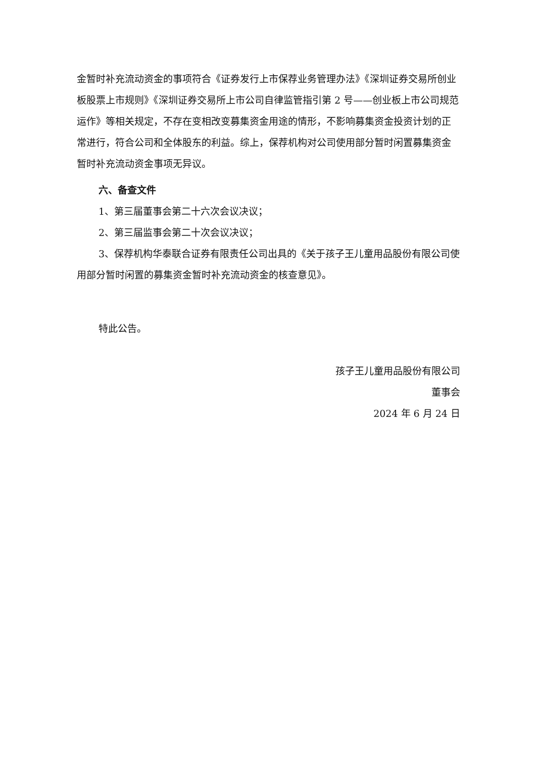金暂时补充流动资金的事项符合《证券发行上市保荐业务管理办法》《深圳证券交易所创业板股票上市规则》《深圳证券交易所上市公司自律监管指引第 2 号——创业板上市公司规范运作》等相关规定，不存在变相改变募集资金用途的情形，不影响募集资金投资计划的正常进行，符合公司和全体股东的利益。综上，保荐机构对公司使用部分暂时闲置募集资金暂时补充流动资金事项无异议。
六、备查文件
1、第三届董事会第二十六次会议决议；
2、第三届监事会第二十次会议决议；
3、保荐机构华泰联合证券有限责任公司出具的《关于孩子王儿童用品股份有限公司使用部分暂时闲置的募集资金暂时补充流动资金的核查意见》。
特此公告。
孩子王儿童用品股份有限公司
董事会
2024 年 6 月 24 日